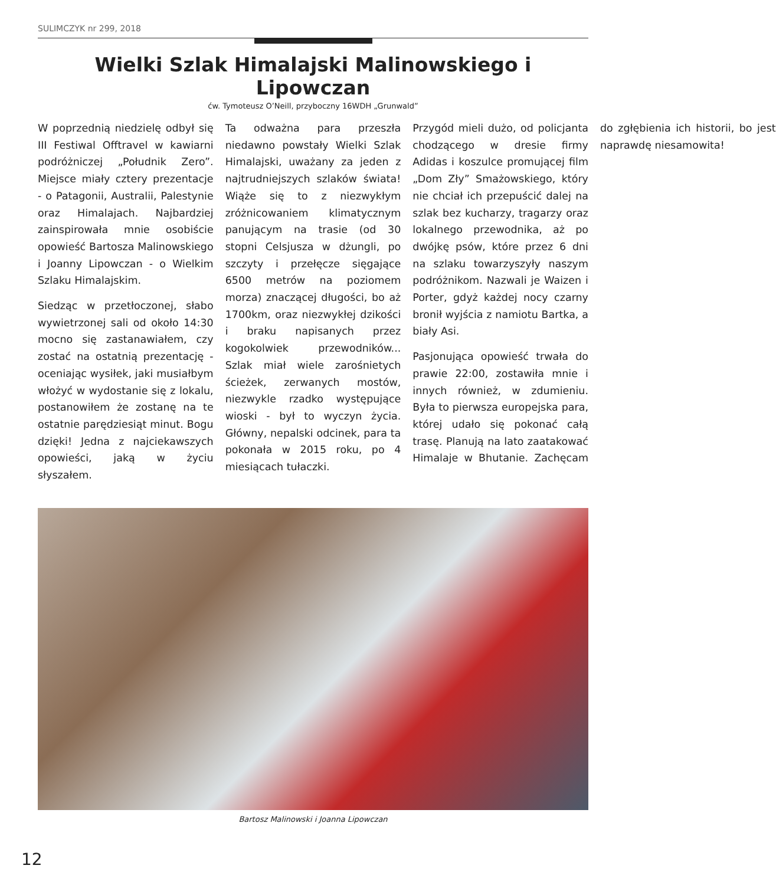SULIMCZYK nr 299, 2018
Wielki Szlak Himalajski Malinowskiego i Lipowczan
ćw. Tymoteusz O’Neill, przyboczny 16WDH „Grunwald”
W poprzednią niedzielę odbył się III Festiwal Offtravel w kawiarni podróżniczej „Południk Zero”. Miejsce miały cztery prezentacje - o Patagonii, Australii, Palestynie oraz Himalajach. Najbardziej zainspirowała mnie osobiście opowieść Bartosza Malinowskiego i Joanny Lipowczan - o Wielkim Szlaku Himalajskim.
Siedząc w przetłoczonej, słabo wywietrzonej sali od około 14:30 mocno się zastanawiałem, czy zostać na ostatnią prezentację - oceniając wysiłek, jaki musiałbym włożyć w wydostanie się z lokalu, postanowiłem że zostanę na te ostatnie parędziesiąt minut. Bogu dzięki! Jedna z najciekawszych opowieści, jaką w życiu słyszałem.
Ta odważna para przeszła niedawno powstały Wielki Szlak Himalajski, uważany za jeden z najtrudniejszych szlaków świata! Wiąże się to z niezwykłym zróżnicowaniem klimatycznym panującym na trasie (od 30 stopni Celsjusza w dżungli, po szczyty i przełęcze sięgające 6500 metrów na poziomem morza) znaczącej długości, bo aż 1700km, oraz niezwykłej dzikości i braku napisanych przez kogokolwiek przewodników... Szlak miał wiele zarośnietych ścieżek, zerwanych mostów, niezwykle rzadko występujące wioski - był to wyczyn życia. Główny, nepalski odcinek, para ta pokonała w 2015 roku, po 4 miesiącach tułaczki.
Przygód mieli dużo, od policjanta chodzącego w dresie firmy Adidas i koszulce promującej film „Dom Zły” Smażowskiego, który nie chciał ich przepuścić dalej na szlak bez kucharzy, tragarzy oraz lokalnego przewodnika, aż po dwójkę psów, które przez 6 dni na szlaku towarzyszyły naszym podróżnikom. Nazwali je Waizen i Porter, gdyż każdej nocy czarny bronił wyjścia z namiotu Bartka, a biały Asi.
Pasjonująca opowieść trwała do prawie 22:00, zostawiła mnie i innych również, w zdumieniu. Była to pierwsza europejska para, której udało się pokonać całą trasę. Planują na lato zaatakować Himalaje w Bhutanie. Zachęcam do zgłębienia ich historii, bo jest naprawdę niesamowita!
Bartosz Malinowski i Joanna Lipowczan
12